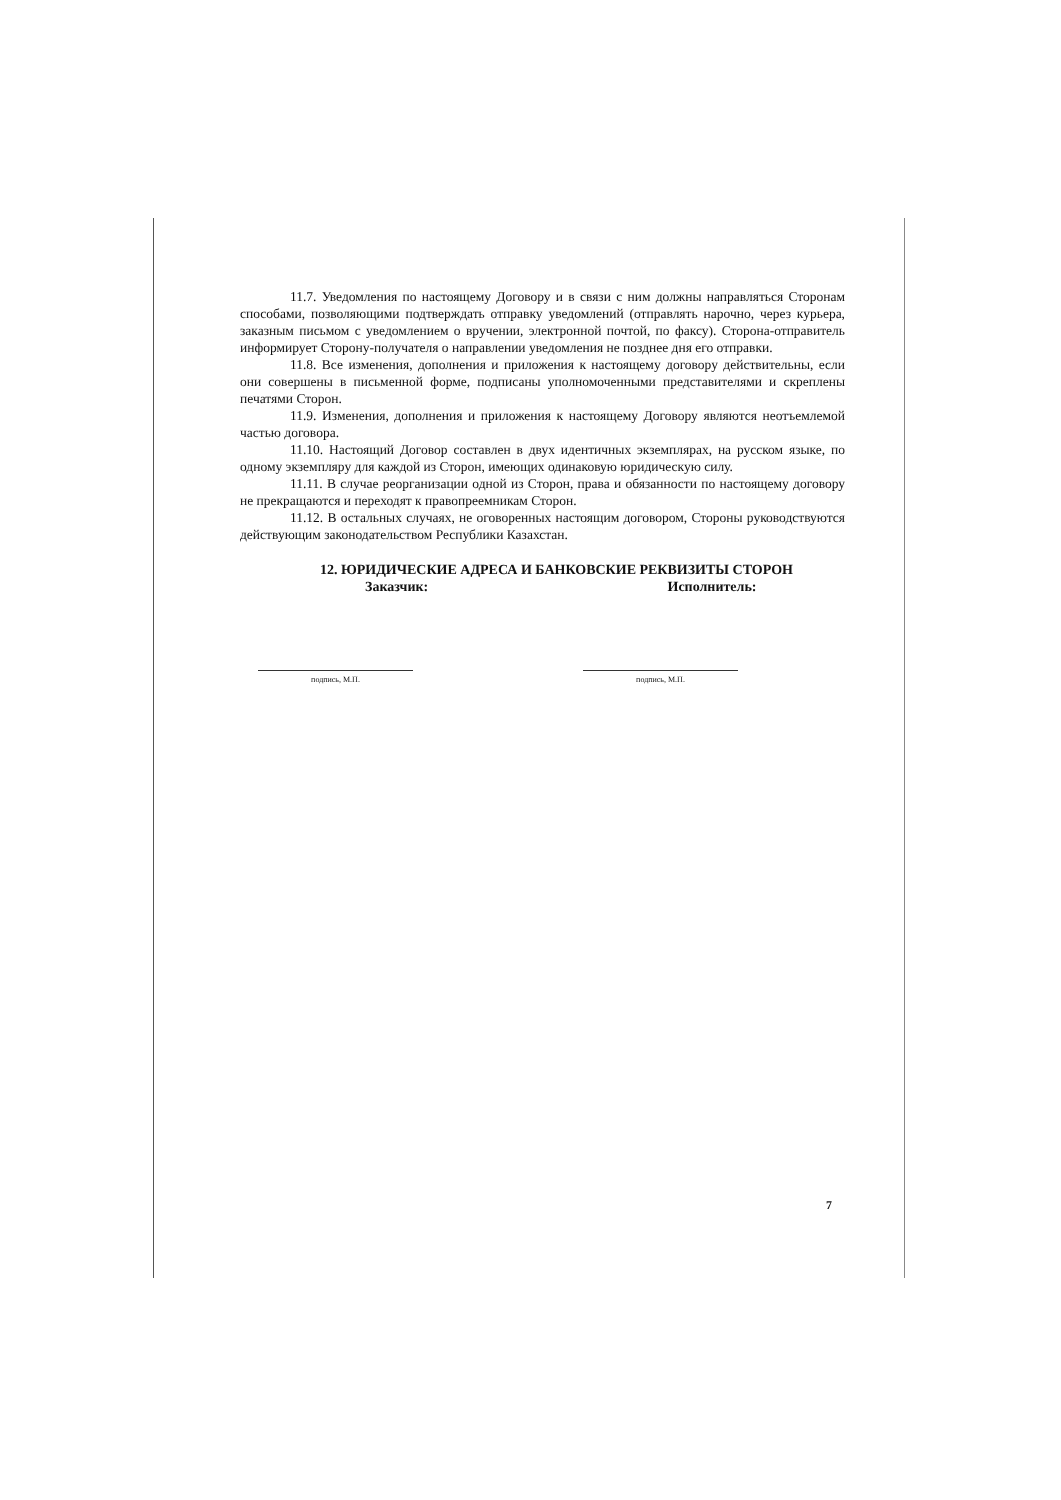11.7. Уведомления по настоящему Договору и в связи с ним должны направляться Сторонам способами, позволяющими подтверждать отправку уведомлений (отправлять нарочно, через курьера, заказным письмом с уведомлением о вручении, электронной почтой, по факсу). Сторона-отправитель информирует Сторону-получателя о направлении уведомления не позднее дня его отправки.
11.8. Все изменения, дополнения и приложения к настоящему договору действительны, если они совершены в письменной форме, подписаны уполномоченными представителями и скреплены печатями Сторон.
11.9. Изменения, дополнения и приложения к настоящему Договору являются неотъемлемой частью договора.
11.10. Настоящий Договор составлен в двух идентичных экземплярах, на русском языке, по одному экземпляру для каждой из Сторон, имеющих одинаковую юридическую силу.
11.11. В случае реорганизации одной из Сторон, права и обязанности по настоящему договору не прекращаются и переходят к правопреемникам Сторон.
11.12. В остальных случаях, не оговоренных настоящим договором, Стороны руководствуются действующим законодательством Республики Казахстан.
12. ЮРИДИЧЕСКИЕ АДРЕСА И БАНКОВСКИЕ РЕКВИЗИТЫ СТОРОН
Заказчик: Исполнитель:
подпись, М.П. подпись, М.П.
7